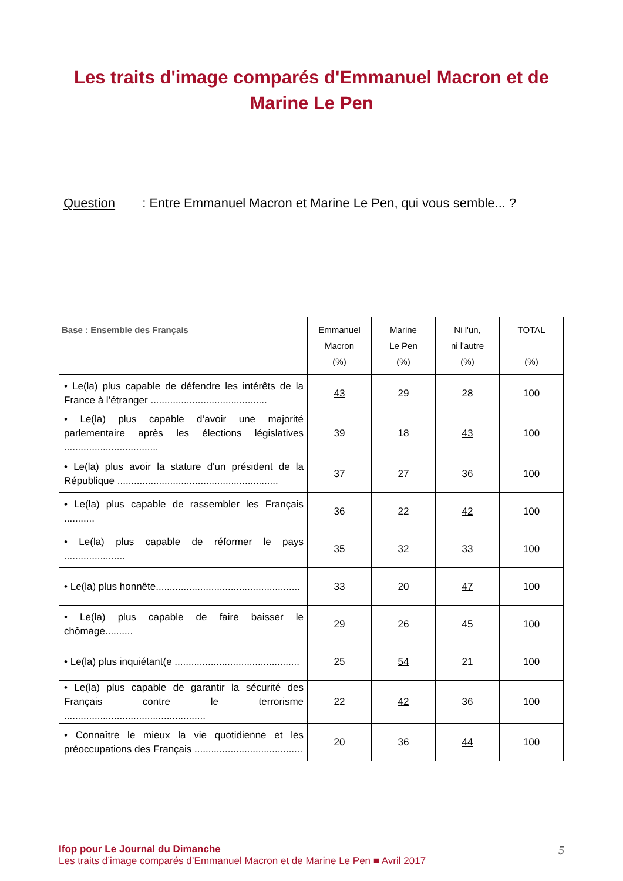Les traits d'image comparés d'Emmanuel Macron et de Marine Le Pen
Question : Entre Emmanuel Macron et Marine Le Pen, qui vous semble... ?
| Base : Ensemble des Français | Emmanuel Macron (%) | Marine Le Pen (%) | Ni l'un, ni l'autre (%) | TOTAL (%) |
| --- | --- | --- | --- | --- |
| • Le(la) plus capable de défendre les intérêts de la France à l’étranger .......................................... | 43 | 29 | 28 | 100 |
| • Le(la) plus capable d’avoir une majorité parlementaire après les élections législatives .................................. | 39 | 18 | 43 | 100 |
| • Le(la) plus avoir la stature d'un président de la République .......................................................... | 37 | 27 | 36 | 100 |
| • Le(la) plus capable de rassembler les Français ........... | 36 | 22 | 42 | 100 |
| • Le(la) plus capable de réformer le pays ...................... | 35 | 32 | 33 | 100 |
| • Le(la) plus honnête.................................................... | 33 | 20 | 47 | 100 |
| • Le(la) plus capable de faire baisser le chômage.......... | 29 | 26 | 45 | 100 |
| • Le(la) plus inquiétant(e ............................................. | 25 | 54 | 21 | 100 |
| • Le(la) plus capable de garantir la sécurité des Français contre le terrorisme ................................................... | 22 | 42 | 36 | 100 |
| • Connaître le mieux la vie quotidienne et les préoccupations des Français ....................................... | 20 | 36 | 44 | 100 |
Ifop pour Le Journal du Dimanche
Les traits d’image comparés d’Emmanuel Macron et de Marine Le Pen ■ Avril 2017
5